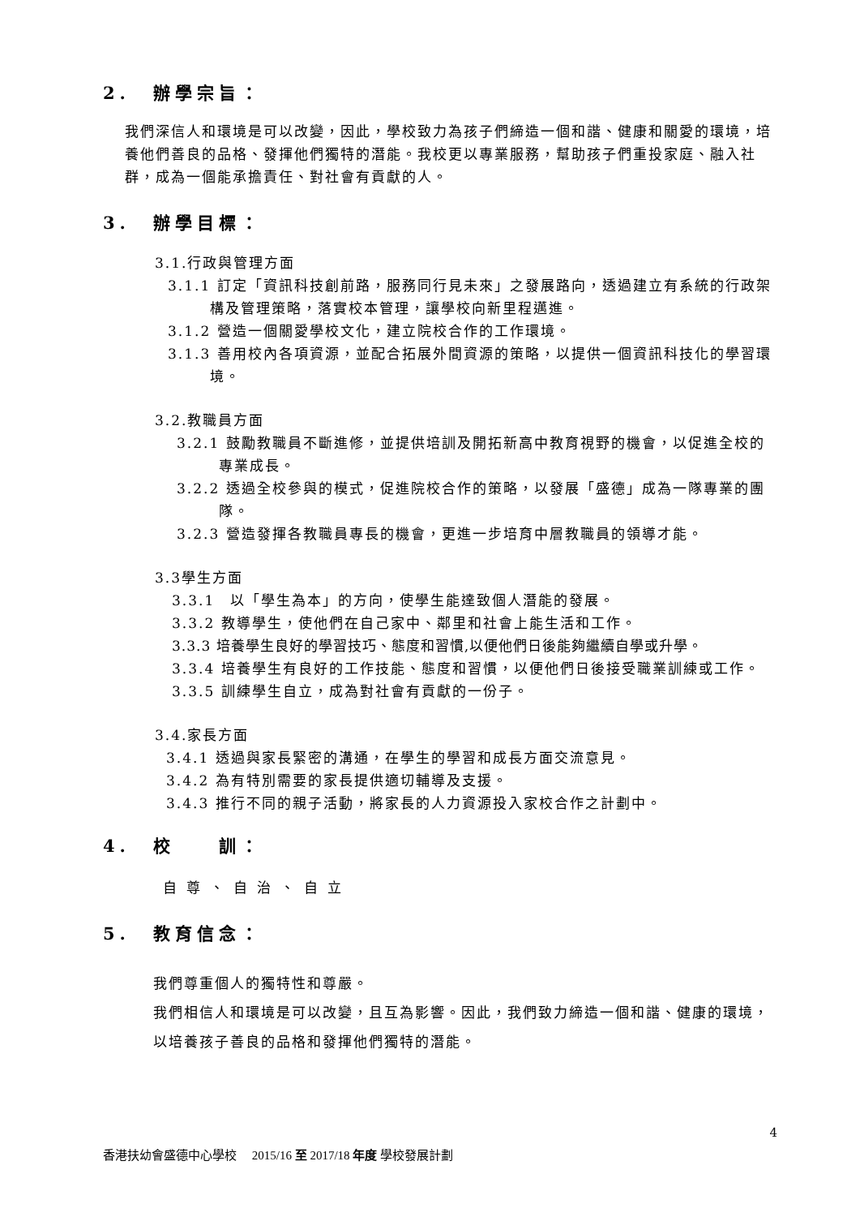2. 辦學宗旨：
我們深信人和環境是可以改變，因此，學校致力為孩子們締造一個和諧、健康和關愛的環境，培養他們善良的品格、發揮他們獨特的潛能。我校更以專業服務，幫助孩子們重投家庭、融入社群，成為一個能承擔責任、對社會有貢獻的人。
3. 辦學目標：
3.1.行政與管理方面
3.1.1 訂定「資訊科技創前路，服務同行見未來」之發展路向，透過建立有系統的行政架構及管理策略，落實校本管理，讓學校向新里程邁進。
3.1.2 營造一個關愛學校文化，建立院校合作的工作環境。
3.1.3 善用校內各項資源，並配合拓展外間資源的策略，以提供一個資訊科技化的學習環境。
3.2.教職員方面
3.2.1 鼓勵教職員不斷進修，並提供培訓及開拓新高中教育視野的機會，以促進全校的專業成長。
3.2.2 透過全校參與的模式，促進院校合作的策略，以發展「盛德」成為一隊專業的團隊。
3.2.3 營造發揮各教職員專長的機會，更進一步培育中層教職員的領導才能。
3.3學生方面
3.3.1　以「學生為本」的方向，使學生能達致個人潛能的發展。
3.3.2 教導學生，使他們在自己家中、鄰里和社會上能生活和工作。
3.3.3 培養學生良好的學習技巧、態度和習慣,以便他們日後能夠繼續自學或升學。
3.3.4 培養學生有良好的工作技能、態度和習慣，以便他們日後接受職業訓練或工作。
3.3.5 訓練學生自立，成為對社會有貢獻的一份子。
3.4.家長方面
3.4.1 透過與家長緊密的溝通，在學生的學習和成長方面交流意見。
3.4.2 為有特別需要的家長提供適切輔導及支援。
3.4.3 推行不同的親子活動，將家長的人力資源投入家校合作之計劃中。
4. 校　　訓：
自尊、自治、自立
5. 教育信念：
我們尊重個人的獨特性和尊嚴。
我們相信人和環境是可以改變，且互為影響。因此，我們致力締造一個和諧、健康的環境，以培養孩子善良的品格和發揮他們獨特的潛能。
4
香港扶幼會盛德中心學校　 2015/16 至 2017/18 年度 學校發展計劃